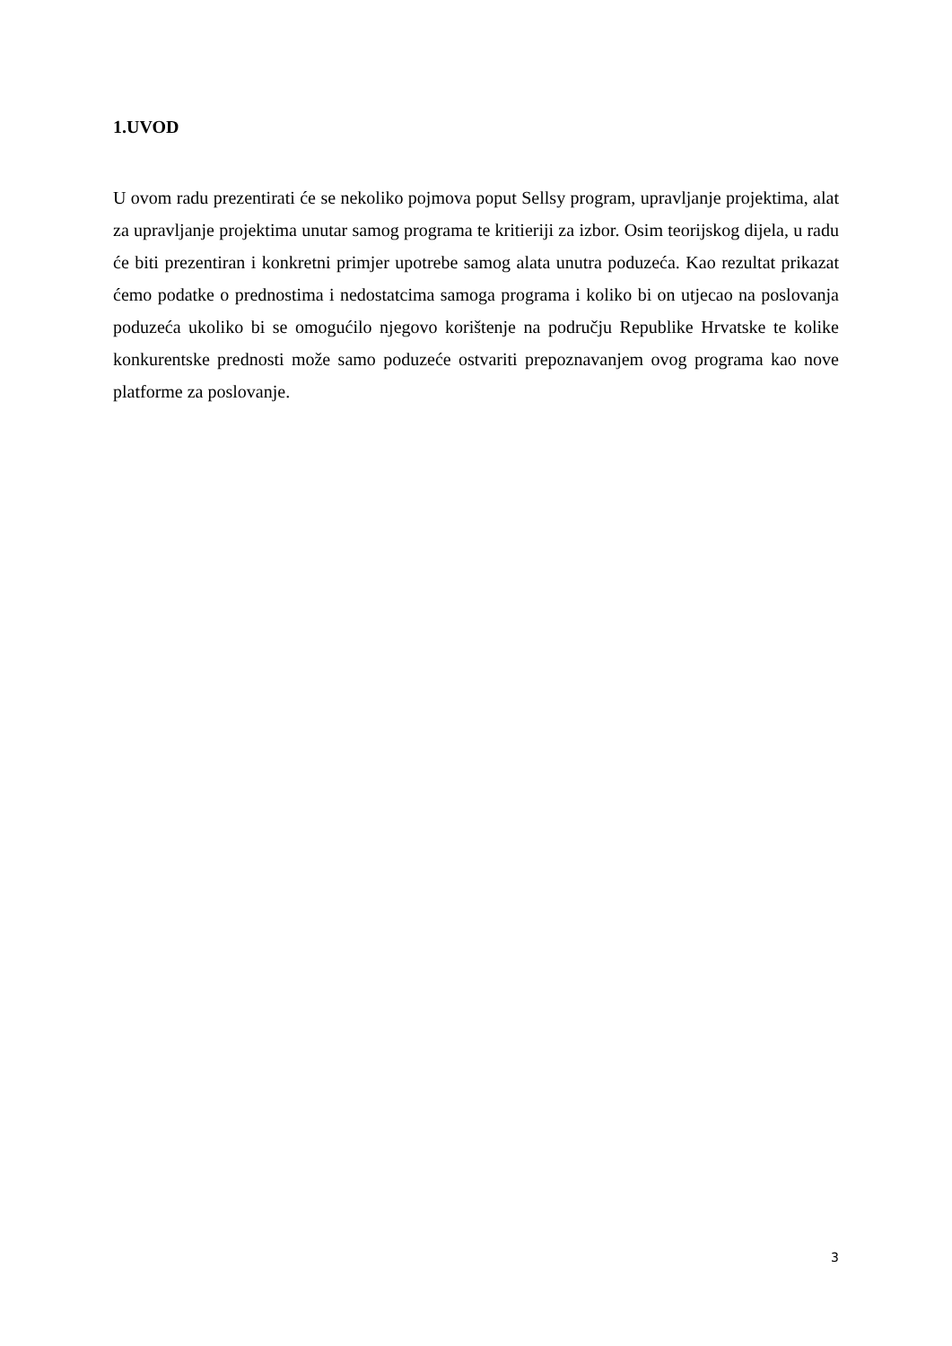1.UVOD
U ovom radu prezentirati će se nekoliko pojmova poput Sellsy program, upravljanje projektima, alat za upravljanje projektima unutar samog programa te kritieriji za izbor. Osim teorijskog dijela, u radu će biti prezentiran i konkretni primjer upotrebe samog alata unutra poduzeća. Kao rezultat prikazat ćemo podatke o prednostima i nedostatcima samoga programa i koliko bi on utjecao na poslovanja poduzeća ukoliko bi se omogućilo njegovo korištenje na području Republike Hrvatske te kolike konkurentske prednosti može samo poduzeće ostvariti prepoznavanjem ovog programa kao nove platforme za poslovanje.
3